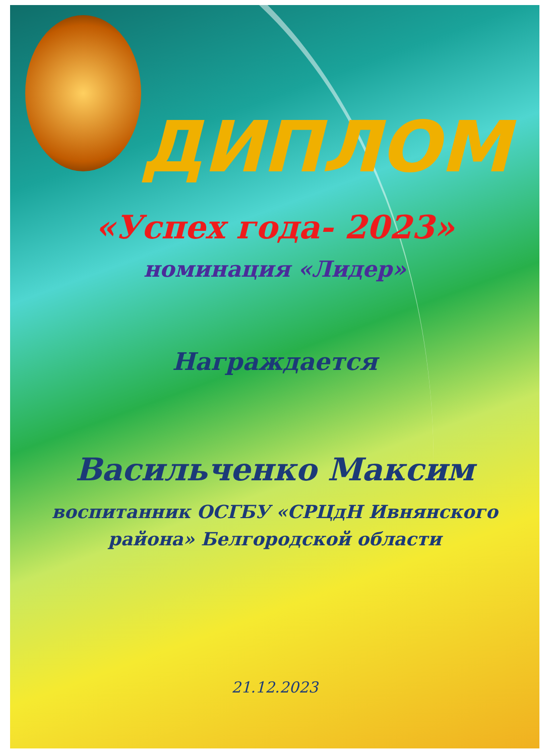ДИПЛОМ
«Успех года- 2023»
номинация «Лидер»
Награждается
Васильченко Максим
воспитанник ОСГБУ «СРЦдН Ивнянского
района» Белгородской области
21.12.2023